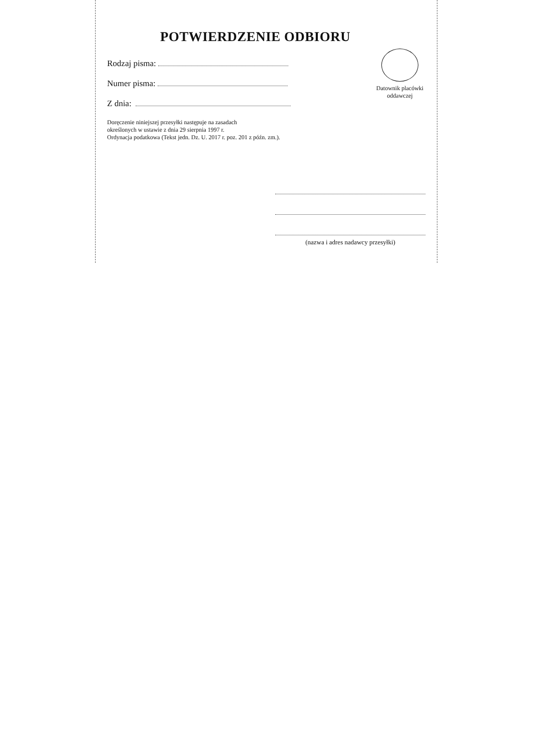POTWIERDZENIE ODBIORU
Rodzaj pisma:
Numer pisma:
Z dnia:
Doręczenie niniejszej przesyłki następuje na zasadach
określonych w ustawie z dnia 29 sierpnia 1997 r.
Ordynacja podatkowa (Tekst jedn. Dz. U. 2017 r. poz. 201 z późn. zm.).
Datownik placówki
oddawczej
(nazwa i adres nadawcy przesyłki)